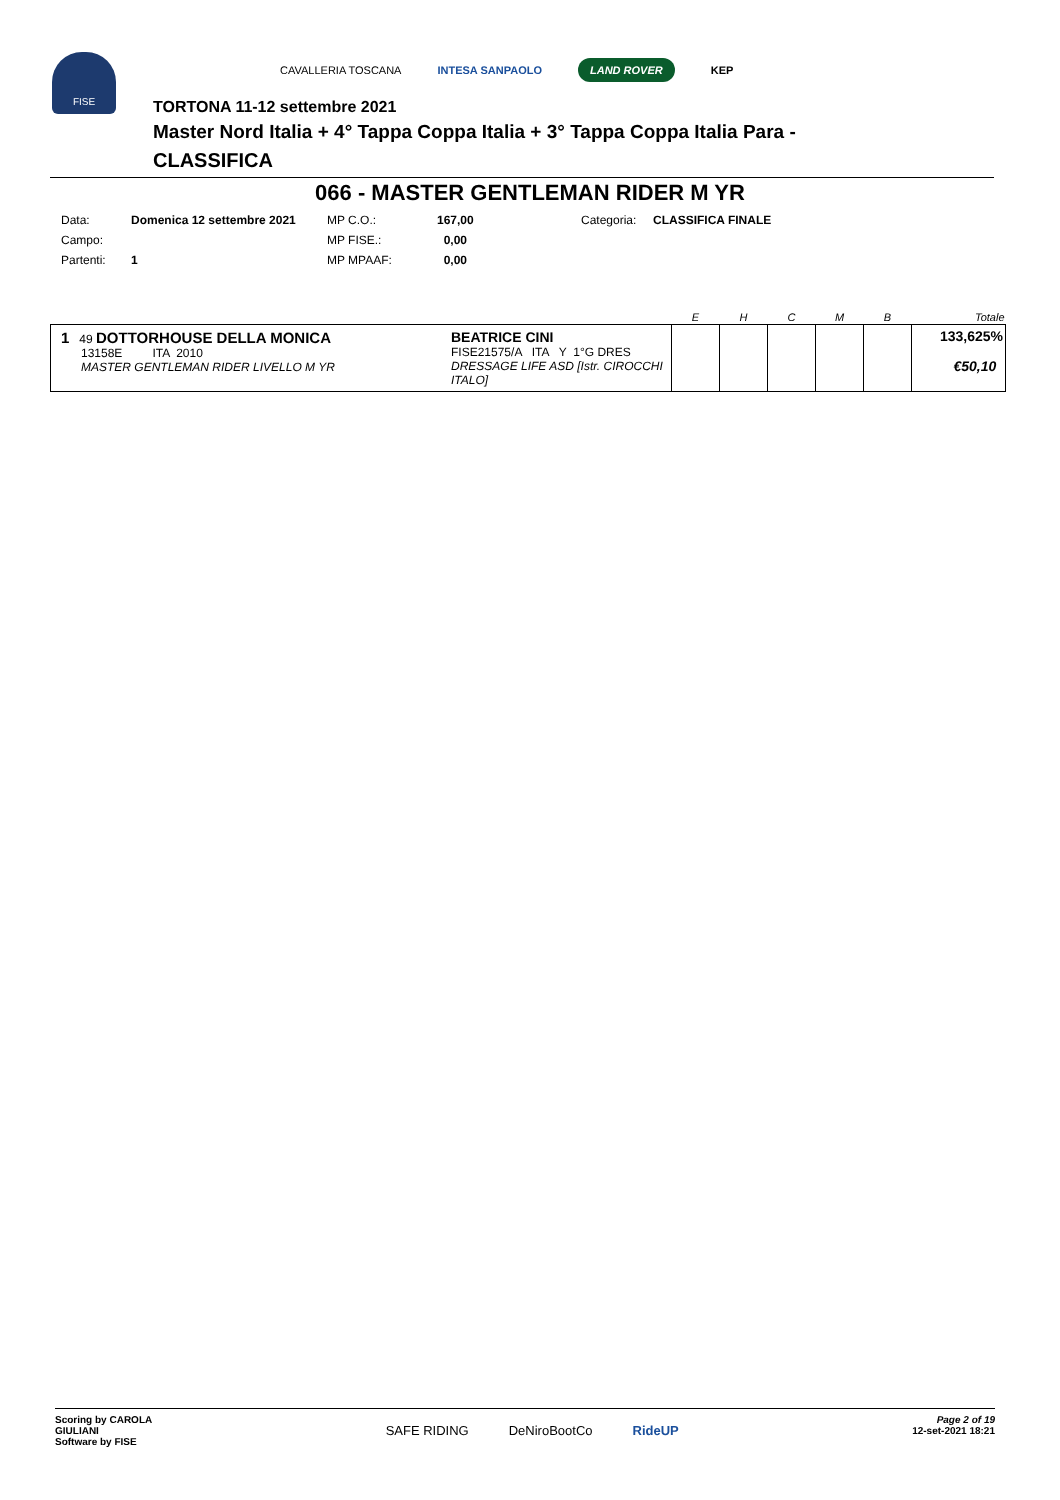FISE
CAVALLERIA TOSCANA INTESA SANPAOLO LAND ROVER KEP
TORTONA 11-12 settembre 2021
Master Nord Italia + 4° Tappa Coppa Italia + 3° Tappa Coppa Italia Para -
CLASSIFICA
066 - MASTER GENTLEMAN RIDER M YR
| Data: | Domenica 12 settembre 2021 | MP C.O.: | 167,00 | Categoria: | CLASSIFICA FINALE |
| Campo: | | MP FISE.: | 0,00 | | |
| Partenti: | 1 | MP MPAAF: | 0,00 | | |
| | | E | H | C | M | B | Totale |
| --- | --- | --- | --- | --- | --- | --- | --- |
| 1 49 DOTTORHOUSE DELLA MONICA 13158E ITA 2010 MASTER GENTLEMAN RIDER LIVELLO M YR | BEATRICE CINI FISE21575/A ITA Y 1°G DRES DRESSAGE LIFE ASD [Istr. CIROCCHI ITALO] | | | | | | 133,625% €50,10 |
Scoring by CAROLA
GIULIANI
Software by FISE
SAFE RIDING DeNiroBootCo RideUP
Page 2 of 19
12-set-2021 18:21